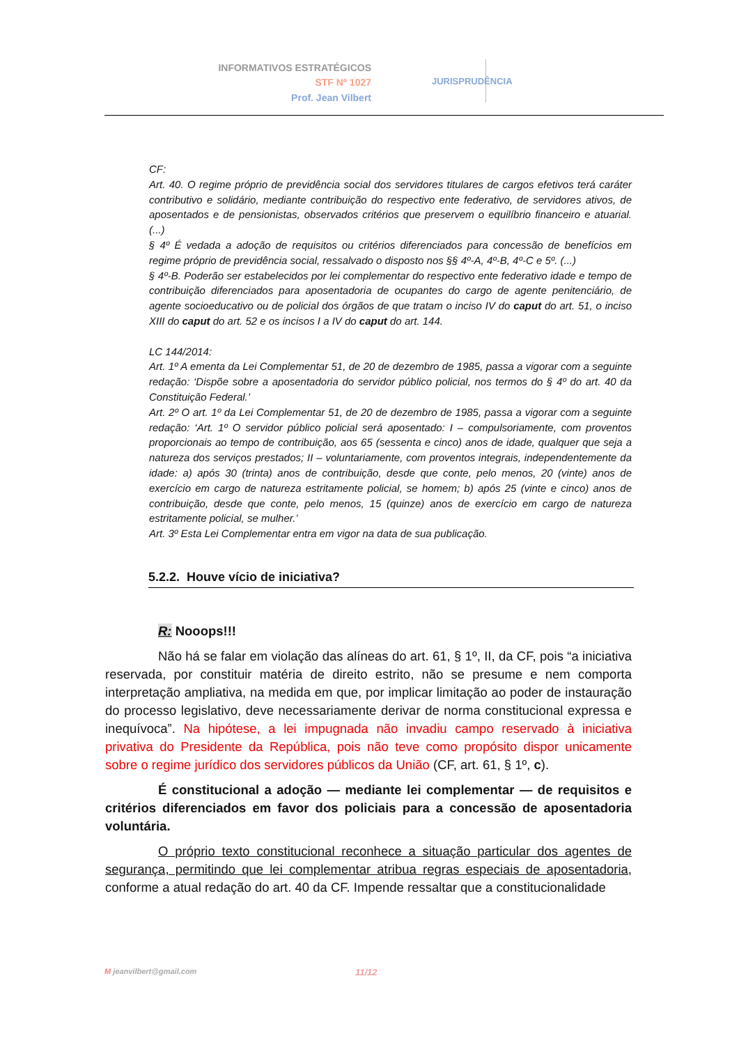INFORMATIVOS ESTRATÉGICOS
STF Nº 1027
Prof. Jean Vilbert
JURISPRUDÊNCIA
CF:
Art. 40. O regime próprio de previdência social dos servidores titulares de cargos efetivos terá caráter contributivo e solidário, mediante contribuição do respectivo ente federativo, de servidores ativos, de aposentados e de pensionistas, observados critérios que preservem o equilíbrio financeiro e atuarial. (...)
§ 4º É vedada a adoção de requisitos ou critérios diferenciados para concessão de benefícios em regime próprio de previdência social, ressalvado o disposto nos §§ 4º-A, 4º-B, 4º-C e 5º. (...)
§ 4º-B. Poderão ser estabelecidos por lei complementar do respectivo ente federativo idade e tempo de contribuição diferenciados para aposentadoria de ocupantes do cargo de agente penitenciário, de agente socioeducativo ou de policial dos órgãos de que tratam o inciso IV do caput do art. 51, o inciso XIII do caput do art. 52 e os incisos I a IV do caput do art. 144.
LC 144/2014:
Art. 1º A ementa da Lei Complementar 51, de 20 de dezembro de 1985, passa a vigorar com a seguinte redação: ‘Dispõe sobre a aposentadoria do servidor público policial, nos termos do § 4º do art. 40 da Constituição Federal.’
Art. 2º O art. 1º da Lei Complementar 51, de 20 de dezembro de 1985, passa a vigorar com a seguinte redação: ‘Art. 1º O servidor público policial será aposentado: I – compulsoriamente, com proventos proporcionais ao tempo de contribuição, aos 65 (sessenta e cinco) anos de idade, qualquer que seja a natureza dos serviços prestados; II – voluntariamente, com proventos integrais, independentemente da idade: a) após 30 (trinta) anos de contribuição, desde que conte, pelo menos, 20 (vinte) anos de exercício em cargo de natureza estritamente policial, se homem; b) após 25 (vinte e cinco) anos de contribuição, desde que conte, pelo menos, 15 (quinze) anos de exercício em cargo de natureza estritamente policial, se mulher.’
Art. 3º Esta Lei Complementar entra em vigor na data de sua publicação.
5.2.2. Houve vício de iniciativa?
R: Nooops!!!
Não há se falar em violação das alíneas do art. 61, § 1º, II, da CF, pois “a iniciativa reservada, por constituir matéria de direito estrito, não se presume e nem comporta interpretação ampliativa, na medida em que, por implicar limitação ao poder de instauração do processo legislativo, deve necessariamente derivar de norma constitucional expressa e inequívoca”. Na hipótese, a lei impugnada não invadiu campo reservado à iniciativa privativa do Presidente da República, pois não teve como propósito dispor unicamente sobre o regime jurídico dos servidores públicos da União (CF, art. 61, § 1º, c).
É constitucional a adoção — mediante lei complementar — de requisitos e critérios diferenciados em favor dos policiais para a concessão de aposentadoria voluntária.
O próprio texto constitucional reconhece a situação particular dos agentes de segurança, permitindo que lei complementar atribua regras especiais de aposentadoria, conforme a atual redação do art. 40 da CF. Impende ressaltar que a constitucionalidade
M jeanvilbert@gmail.com 11/12